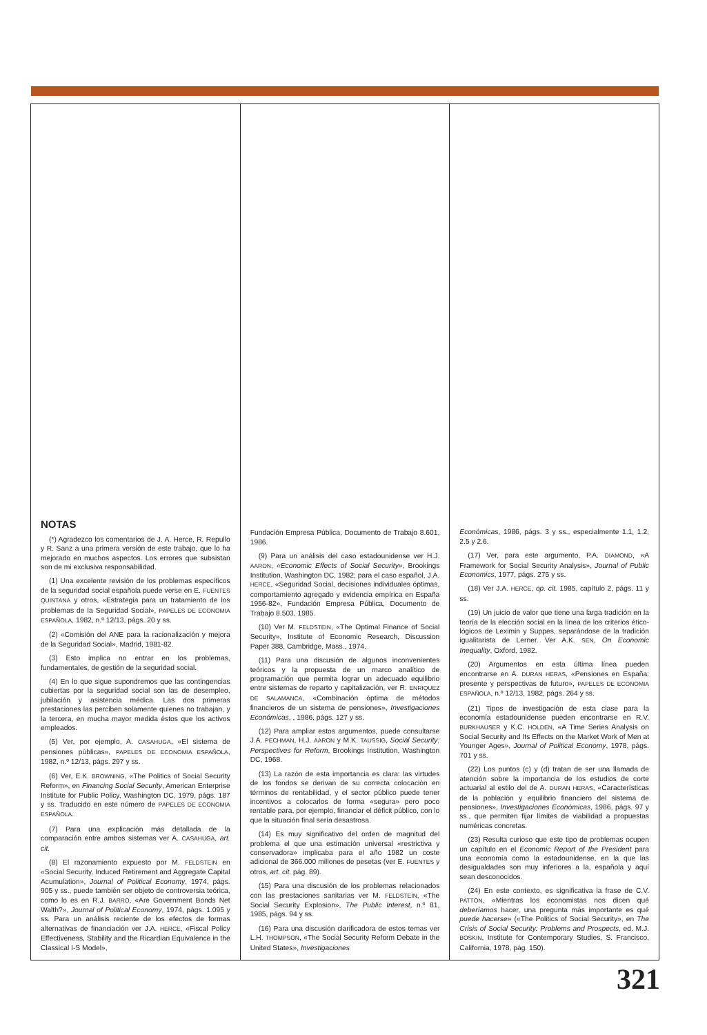NOTAS
(*) Agradezco los comentarios de J. A. Herce, R. Repullo y R. Sanz a una primera versión de este trabajo, que lo ha mejorado en muchos aspectos. Los errores que subsistan son de mi exclusiva responsabilidad.
(1) Una excelente revisión de los problemas específicos de la seguridad social española puede verse en E. FUENTES QUINTANA y otros, «Estrategia para un tratamiento de los problemas de la Seguridad Social», PAPELES DE ECONOMIA ESPAÑOLA, 1982, n.º 12/13, págs. 20 y ss.
(2) «Comisión del ANE para la racionalización y mejora de la Seguridad Social», Madrid, 1981-82.
(3) Esto implica no entrar en los problemas, fundamentales, de gestión de la seguridad social.
(4) En lo que sigue supondremos que las contingencias cubiertas por la seguridad social son las de desempleo, jubilación y asistencia médica. Las dos primeras prestaciones las perciben solamente quienes no trabajan, y la tercera, en mucha mayor medida éstos que los activos empleados.
(5) Ver, por ejemplo, A. CASAHUGA, «El sistema de pensiones públicas», PAPELES DE ECONOMIA ESPAÑOLA, 1982, n.º 12/13, págs. 297 y ss.
(6) Ver, E.K. BROWNING, «The Politics of Social Security Reform», en Financing Social Security, American Enterprise Institute for Public Policy, Washington DC, 1979, págs. 187 y ss. Traducido en este número de PAPELES DE ECONOMIA ESPAÑOLA.
(7) Para una explicación más detallada de la comparación entre ambos sistemas ver A. CASAHUGA, art. cit.
(8) El razonamiento expuesto por M. FELDSTEIN en «Social Security, Induced Retirement and Aggregate Capital Acumulation», Journal of Political Economy, 1974, págs. 905 y ss., puede también ser objeto de controversia teórica, como lo es en R.J. BARRO, «Are Government Bonds Net Walth?», Journal of Political Economy, 1974, págs. 1.095 y ss. Para un análisis reciente de los efectos de formas alternativas de financiación ver J.A. HERCE, «Fiscal Policy Effectiveness, Stability and the Ricardian Equivalence in the Classical I-S Model»,
Fundación Empresa Pública, Documento de Trabajo 8.601, 1986.
(9) Para un análisis del caso estadounidense ver H.J. AARON, «Economic Effects of Social Security», Brookings Institution, Washington DC, 1982; para el caso español, J.A. HERCE, «Seguridad Social, decisiones individuales óptimas, comportamiento agregado y evidencia empírica en España 1956-82», Fundación Empresa Pública, Documento de Trabajo 8.503, 1985.
(10) Ver M. FELDSTEIN, «The Optimal Finance of Social Security», Institute of Economic Research, Discussion Paper 388, Cambridge, Mass., 1974.
(11) Para una discusión de algunos inconvenientes teóricos y la propuesta de un marco analítico de programación que permita lograr un adecuado equilibrio entre sistemas de reparto y capitalización, ver R. ENRIQUEZ DE SALAMANCA, «Combinación óptima de métodos financieros de un sistema de pensiones», Investigaciones Económicas, , 1986, págs. 127 y ss.
(12) Para ampliar estos argumentos, puede consultarse J.A. PECHMAN, H.J. AARON y M.K. TAUSSIG, Social Security: Perspectives for Reform, Brookings Institution, Washington DC, 1968.
(13) La razón de esta importancia es clara: las virtudes de los fondos se derivan de su correcta colocación en términos de rentabilidad, y el sector público puede tener incentivos a colocarlos de forma «segura» pero poco rentable para, por ejemplo, financiar el déficit público, con lo que la situación final sería desastrosa.
(14) Es muy significativo del orden de magnitud del problema el que una estimación universal «restrictiva y conservadora» implicaba para el año 1982 un coste adicional de 366.000 millones de pesetas (ver E. FUENTES y otros, art. cit. pág. 89).
(15) Para una discusión de los problemas relacionados con las prestaciones sanitarias ver M. FELDSTEIN, «The Social Security Explosion», The Public Interest, n.º 81, 1985, págs. 94 y ss.
(16) Para una discusión clarificadora de estos temas ver L.H. THOMPSON, «The Social Security Reform Debate in the United States», Investigaciones
Económicas, 1986, págs. 3 y ss., especialmente 1.1, 1.2, 2.5 y 2.6.
(17) Ver, para este argumento, P.A. DIAMOND, «A Framework for Social Security Analysis», Journal of Public Economics, 1977, págs. 275 y ss.
(18) Ver J.A. HERCE, op. cit. 1985, capítulo 2, págs. 11 y ss.
(19) Un juicio de valor que tiene una larga tradición en la teoría de la elección social en la línea de los criterios ético-lógicos de Leximin y Suppes, separándose de la tradición igualitarista de Lerner. Ver A.K. SEN, On Economic Inequality, Oxford, 1982.
(20) Argumentos en esta última línea pueden encontrarse en A. DURAN HERAS, «Pensiones en España: presente y perspectivas de futuro», PAPELES DE ECONOMIA ESPAÑOLA, n.º 12/13, 1982, págs. 264 y ss.
(21) Tipos de investigación de esta clase para la economía estadounidense pueden encontrarse en R.V. BURKHAUSER y K.C. HOLDEN, «A Time Series Analysis on Social Security and Its Effects on the Market Work of Men at Younger Ages», Journal of Political Economy, 1978, págs. 701 y ss.
(22) Los puntos (c) y (d) tratan de ser una llamada de atención sobre la importancia de los estudios de corte actuarial al estilo del de A. DURAN HERAS, «Características de la población y equilibrio financiero del sistema de pensiones», Investigaciones Económicas, 1986, págs. 97 y ss., que permiten fijar límites de viabilidad a propuestas numéricas concretas.
(23) Resulta curioso que este tipo de problemas ocupen un capítulo en el Economic Report of the President para una economía como la estadounidense, en la que las desigualdades son muy inferiores a la, española y aquí sean desconocidos.
(24) En este contexto, es significativa la frase de C.V. PATTON, «Mientras los economistas nos dicen qué deberíamos hacer, una pregunta más importante es qué puede hacerse» («The Politics of Social Security», en The Crisis of Social Security: Problems and Prospects, ed. M.J. BOSKIN, Institute for Contemporary Studies, S. Francisco, California, 1978, pág. 150).
321